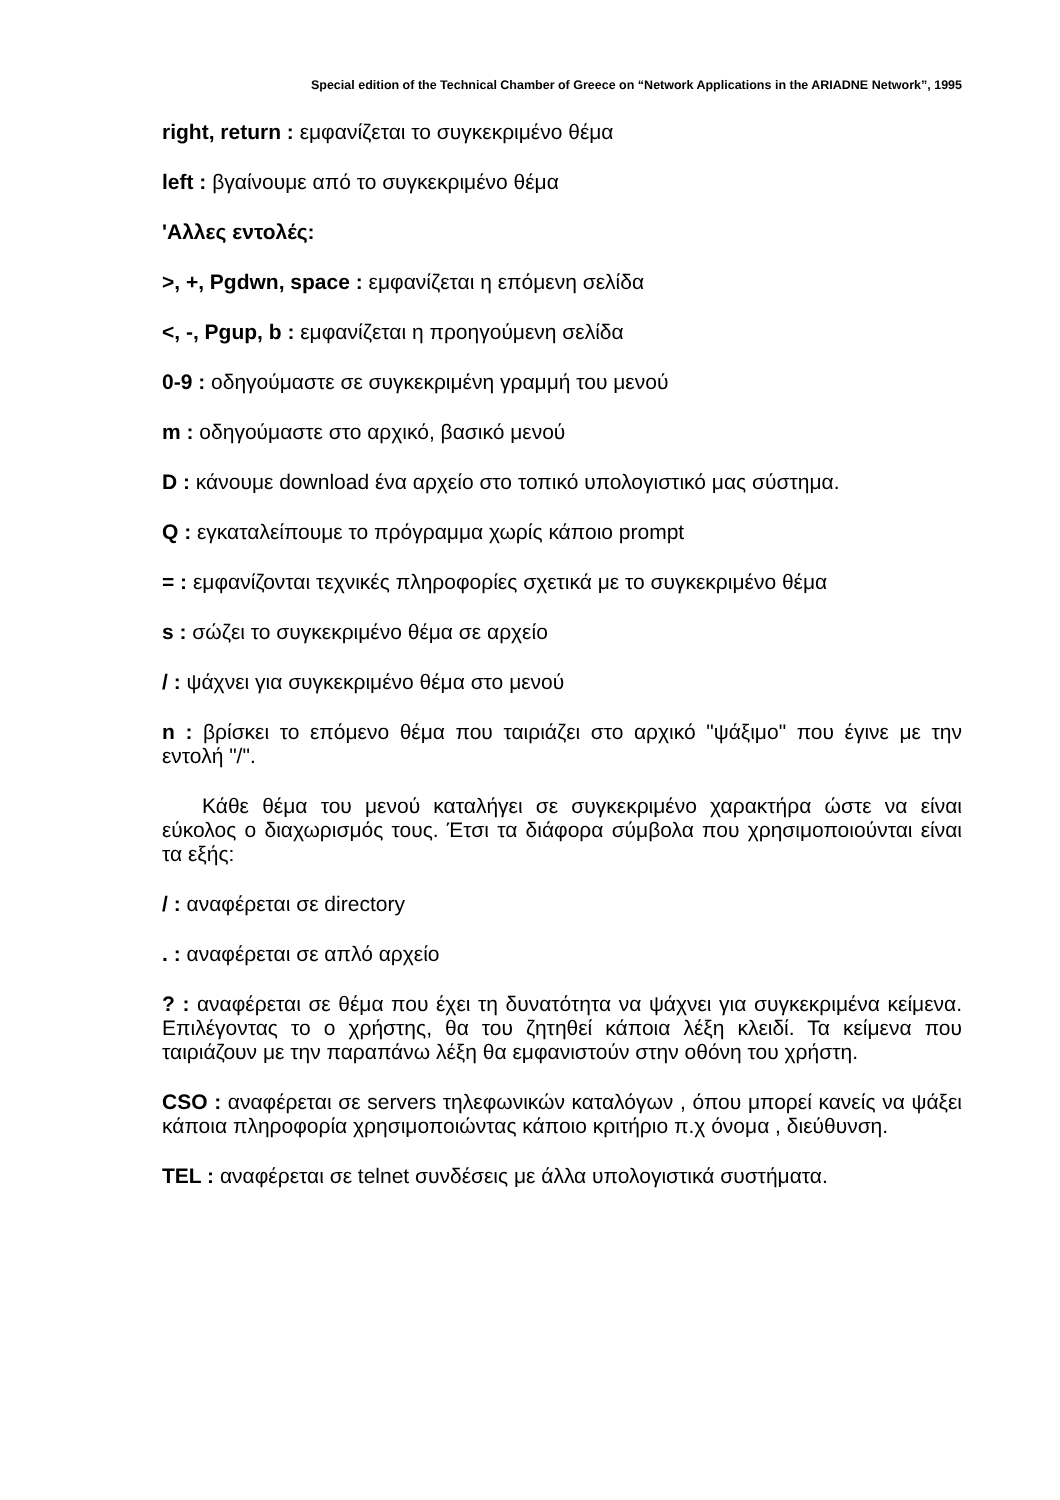Special edition of the Technical Chamber of Greece on “Network Applications in the ARIADNE Network”, 1995
right, return : εμφανίζεται το συγκεκριμένο θέμα
left : βγαίνουμε από το συγκεκριμένο θέμα
'Αλλες εντολές:
>, +, Pgdwn, space : εμφανίζεται η επόμενη σελίδα
<, -, Pgup, b : εμφανίζεται η προηγούμενη σελίδα
0-9 : οδηγούμαστε σε συγκεκριμένη γραμμή του μενού
m : οδηγούμαστε στο αρχικό, βασικό μενού
D : κάνουμε download ένα αρχείο στο τοπικό υπολογιστικό μας σύστημα.
Q : εγκαταλείπουμε το πρόγραμμα χωρίς κάποιο prompt
= : εμφανίζονται τεχνικές πληροφορίες σχετικά με το συγκεκριμένο θέμα
s : σώζει το συγκεκριμένο θέμα σε αρχείο
/ : ψάχνει για συγκεκριμένο θέμα στο μενού
n : βρίσκει το επόμενο θέμα που ταιριάζει στο αρχικό "ψάξιμο" που έγινε με την εντολή "/".
Κάθε θέμα του μενού καταλήγει σε συγκεκριμένο χαρακτήρα ώστε να είναι εύκολος ο διαχωρισμός τους. Έτσι τα διάφορα σύμβολα που χρησιμοποιούνται είναι τα εξής:
/ : αναφέρεται σε directory
. : αναφέρεται σε απλό αρχείο
? : αναφέρεται σε θέμα που έχει τη δυνατότητα να ψάχνει για συγκεκριμένα κείμενα. Επιλέγοντας το ο χρήστης, θα του ζητηθεί κάποια λέξη κλειδί. Τα κείμενα που ταιριάζουν με την παραπάνω λέξη θα εμφανιστούν στην οθόνη του χρήστη.
CSO : αναφέρεται σε servers τηλεφωνικών καταλόγων , όπου μπορεί κανείς να ψάξει κάποια πληροφορία χρησιμοποιώντας κάποιο κριτήριο π.χ όνομα , διεύθυνση.
TEL : αναφέρεται σε telnet συνδέσεις με άλλα υπολογιστικά συστήματα.